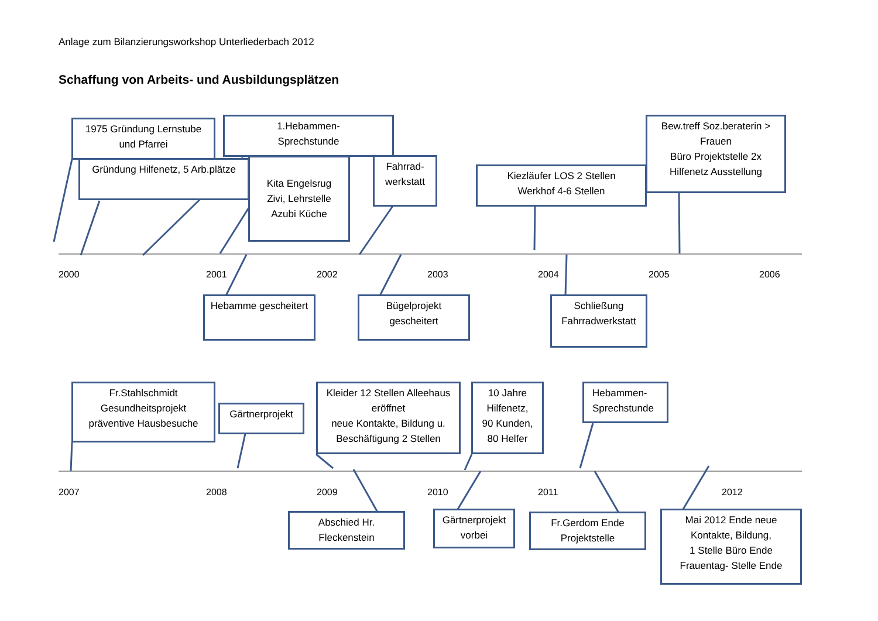Anlage zum Bilanzierungsworkshop Unterliederbach 2012
Schaffung von Arbeits- und Ausbildungsplätzen
1975 Gründung Lernstube
und Pfarrei
1.Hebammen-
Sprechstunde
Gründung Hilfenetz, 5 Arb.plätze
Kita Engelsrug
Zivi, Lehrstelle
Azubi Küche
Fahrrad-
werkstatt
Kiezläufer LOS 2 Stellen
Werkhof 4-6 Stellen
Bew.treff Soz.beraterin >
Frauen
Büro Projektstelle 2x
Hilfenetz Ausstellung
2000 2001 2002 2003 2004 2005 2006
Hebamme gescheitert
Bügelprojekt
gescheitert
Schließung
Fahrradwerkstatt
Fr.Stahlschmidt
Gesundheitsprojekt
präventive Hausbesuche
Gärtnerprojekt
Kleider 12 Stellen Alleehaus
eröffnet
neue Kontakte, Bildung u.
Beschäftigung 2 Stellen
10 Jahre
Hilfenetz,
90 Kunden,
80 Helfer
Hebammen-
Sprechstunde
2007 2008 2009 2010 2011 2012
Abschied Hr.
Fleckenstein
Gärtnerprojekt
vorbei
Fr.Gerdom Ende
Projektstelle
Mai 2012 Ende neue
Kontakte, Bildung,
1 Stelle Büro Ende
Frauentag- Stelle Ende